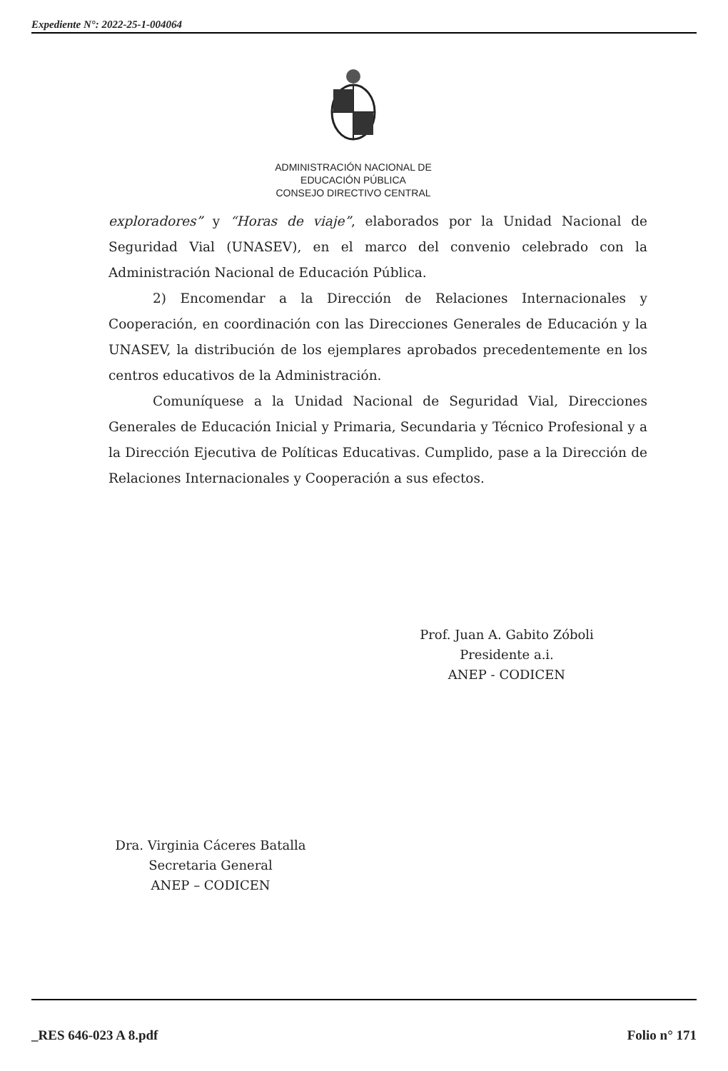Expediente N°: 2022-25-1-004064
ADMINISTRACIÓN NACIONAL DE
EDUCACIÓN PÚBLICA
CONSEJO DIRECTIVO CENTRAL
exploradores” y “Horas de viaje”, elaborados por la Unidad Nacional de Seguridad Vial (UNASEV), en el marco del convenio celebrado con la Administración Nacional de Educación Pública.
2) Encomendar a la Dirección de Relaciones Internacionales y Cooperación, en coordinación con las Direcciones Generales de Educación y la UNASEV, la distribución de los ejemplares aprobados precedentemente en los centros educativos de la Administración.
Comuníquese a la Unidad Nacional de Seguridad Vial, Direcciones Generales de Educación Inicial y Primaria, Secundaria y Técnico Profesional y a la Dirección Ejecutiva de Políticas Educativas. Cumplido, pase a la Dirección de Relaciones Internacionales y Cooperación a sus efectos.
Prof. Juan A. Gabito Zóboli
Presidente a.i.
ANEP - CODICEN
Dra. Virginia Cáceres Batalla
Secretaria General
ANEP – CODICEN
_RES 646-023 A 8.pdf Folio n° 171